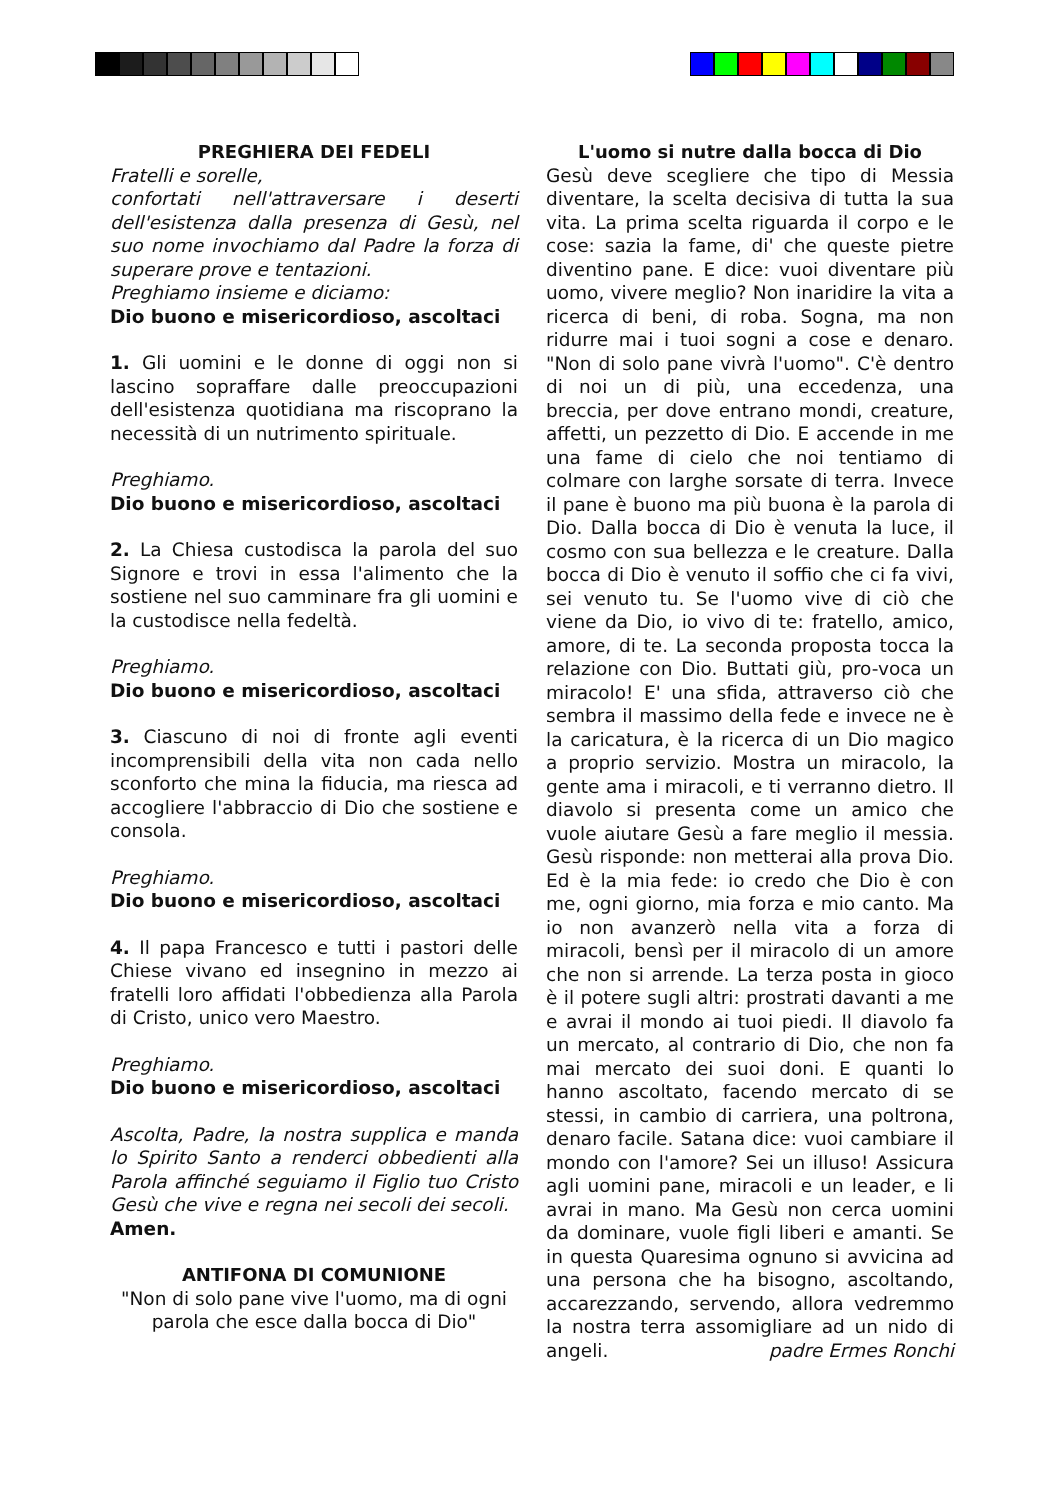PREGHIERA DEI FEDELI
Fratelli e sorelle,
confortati nell'attraversare i deserti dell'esistenza dalla presenza di Gesù, nel suo nome invochiamo dal Padre la forza di superare prove e tentazioni.
Preghiamo insieme e diciamo:
Dio buono e misericordioso, ascoltaci
1. Gli uomini e le donne di oggi non si lascino sopraffare dalle preoccupazioni dell'esistenza quotidiana ma riscoprano la necessità di un nutrimento spirituale.
Preghiamo.
Dio buono e misericordioso, ascoltaci
2. La Chiesa custodisca la parola del suo Signore e trovi in essa l'alimento che la sostiene nel suo camminare fra gli uomini e la custodisce nella fedeltà.
Preghiamo.
Dio buono e misericordioso, ascoltaci
3. Ciascuno di noi di fronte agli eventi incomprensibili della vita non cada nello sconforto che mina la fiducia, ma riesca ad accogliere l'abbraccio di Dio che sostiene e consola.
Preghiamo.
Dio buono e misericordioso, ascoltaci
4. Il papa Francesco e tutti i pastori delle Chiese vivano ed insegnino in mezzo ai fratelli loro affidati l'obbedienza alla Parola di Cristo, unico vero Maestro.
Preghiamo.
Dio buono e misericordioso, ascoltaci
Ascolta, Padre, la nostra supplica e manda lo Spirito Santo a renderci obbedienti alla Parola affinché seguiamo il Figlio tuo Cristo Gesù che vive e regna nei secoli dei secoli.
Amen.
ANTIFONA DI COMUNIONE
"Non di solo pane vive l'uomo, ma di ogni parola che esce dalla bocca di Dio"
L'uomo si nutre dalla bocca di Dio
Gesù deve scegliere che tipo di Messia diventare, la scelta decisiva di tutta la sua vita. La prima scelta riguarda il corpo e le cose: sazia la fame, di' che queste pietre diventino pane. E dice: vuoi diventare più uomo, vivere meglio? Non inaridire la vita a ricerca di beni, di roba. Sogna, ma non ridurre mai i tuoi sogni a cose e denaro. "Non di solo pane vivrà l'uomo". C'è dentro di noi un di più, una eccedenza, una breccia, per dove entrano mondi, creature, affetti, un pezzetto di Dio. E accende in me una fame di cielo che noi tentiamo di colmare con larghe sorsate di terra. Invece il pane è buono ma più buona è la parola di Dio. Dalla bocca di Dio è venuta la luce, il cosmo con sua bellezza e le creature. Dalla bocca di Dio è venuto il soffio che ci fa vivi, sei venuto tu. Se l'uomo vive di ciò che viene da Dio, io vivo di te: fratello, amico, amore, di te. La seconda proposta tocca la relazione con Dio. Buttati giù, pro-voca un miracolo! E' una sfida, attraverso ciò che sembra il massimo della fede e invece ne è la caricatura, è la ricerca di un Dio magico a proprio servizio. Mostra un miracolo, la gente ama i miracoli, e ti verranno dietro. Il diavolo si presenta come un amico che vuole aiutare Gesù a fare meglio il messia. Gesù risponde: non metterai alla prova Dio. Ed è la mia fede: io credo che Dio è con me, ogni giorno, mia forza e mio canto. Ma io non avanzerò nella vita a forza di miracoli, bensì per il miracolo di un amore che non si arrende. La terza posta in gioco è il potere sugli altri: prostrati davanti a me e avrai il mondo ai tuoi piedi. Il diavolo fa un mercato, al contrario di Dio, che non fa mai mercato dei suoi doni. E quanti lo hanno ascoltato, facendo mercato di se stessi, in cambio di carriera, una poltrona, denaro facile. Satana dice: vuoi cambiare il mondo con l'amore? Sei un illuso! Assicura agli uomini pane, miracoli e un leader, e li avrai in mano. Ma Gesù non cerca uomini da dominare, vuole figli liberi e amanti. Se in questa Quaresima ognuno si avvicina ad una persona che ha bisogno, ascoltando, accarezzando, servendo, allora vedremmo la nostra terra assomigliare ad un nido di angeli. padre Ermes Ronchi